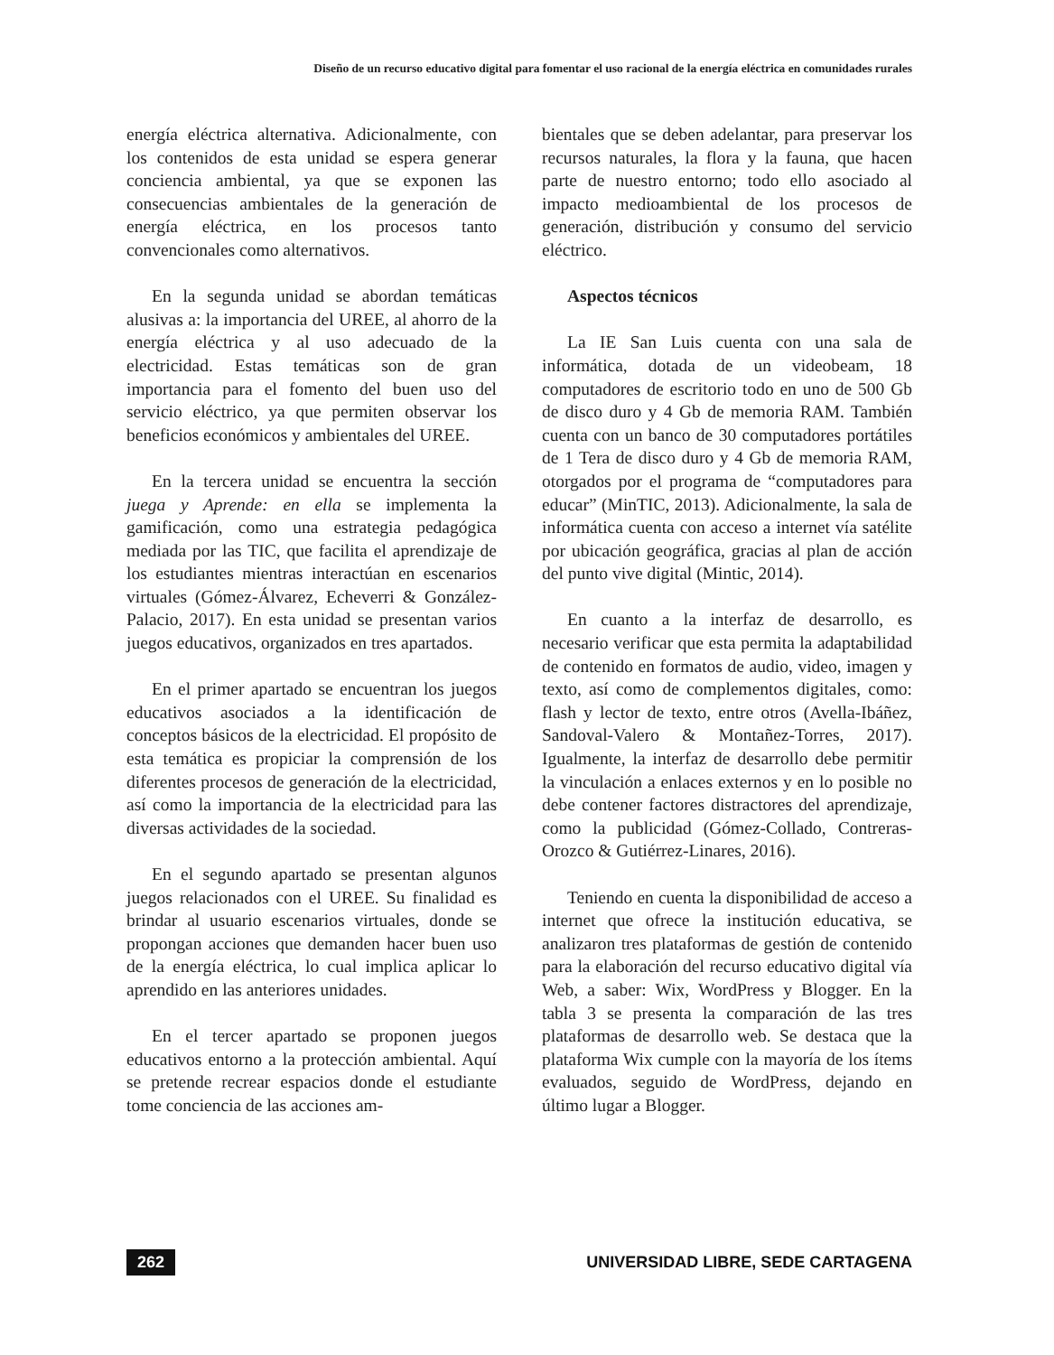Diseño de un recurso educativo digital para fomentar el uso racional de la energía eléctrica en comunidades rurales
energía eléctrica alternativa. Adicionalmente, con los contenidos de esta unidad se espera generar conciencia ambiental, ya que se exponen las consecuencias ambientales de la generación de energía eléctrica, en los procesos tanto convencionales como alternativos.
En la segunda unidad se abordan temáticas alusivas a: la importancia del UREE, al ahorro de la energía eléctrica y al uso adecuado de la electricidad. Estas temáticas son de gran importancia para el fomento del buen uso del servicio eléctrico, ya que permiten observar los beneficios económicos y ambientales del UREE.
En la tercera unidad se encuentra la sección juega y Aprende: en ella se implementa la gamificación, como una estrategia pedagógica mediada por las TIC, que facilita el aprendizaje de los estudiantes mientras interactúan en escenarios virtuales (Gómez-Álvarez, Echeverri & González-Palacio, 2017). En esta unidad se presentan varios juegos educativos, organizados en tres apartados.
En el primer apartado se encuentran los juegos educativos asociados a la identificación de conceptos básicos de la electricidad. El propósito de esta temática es propiciar la comprensión de los diferentes procesos de generación de la electricidad, así como la importancia de la electricidad para las diversas actividades de la sociedad.
En el segundo apartado se presentan algunos juegos relacionados con el UREE. Su finalidad es brindar al usuario escenarios virtuales, donde se propongan acciones que demanden hacer buen uso de la energía eléctrica, lo cual implica aplicar lo aprendido en las anteriores unidades.
En el tercer apartado se proponen juegos educativos entorno a la protección ambiental. Aquí se pretende recrear espacios donde el estudiante tome conciencia de las acciones am-
bientales que se deben adelantar, para preservar los recursos naturales, la flora y la fauna, que hacen parte de nuestro entorno; todo ello asociado al impacto medioambiental de los procesos de generación, distribución y consumo del servicio eléctrico.
Aspectos técnicos
La IE San Luis cuenta con una sala de informática, dotada de un videobeam, 18 computadores de escritorio todo en uno de 500 Gb de disco duro y 4 Gb de memoria RAM. También cuenta con un banco de 30 computadores portátiles de 1 Tera de disco duro y 4 Gb de memoria RAM, otorgados por el programa de “computadores para educar” (MinTIC, 2013). Adicionalmente, la sala de informática cuenta con acceso a internet vía satélite por ubicación geográfica, gracias al plan de acción del punto vive digital (Mintic, 2014).
En cuanto a la interfaz de desarrollo, es necesario verificar que esta permita la adaptabilidad de contenido en formatos de audio, video, imagen y texto, así como de complementos digitales, como: flash y lector de texto, entre otros (Avella-Ibáñez, Sandoval-Valero & Montañez-Torres, 2017). Igualmente, la interfaz de desarrollo debe permitir la vinculación a enlaces externos y en lo posible no debe contener factores distractores del aprendizaje, como la publicidad (Gómez-Collado, Contreras-Orozco & Gutiérrez-Linares, 2016).
Teniendo en cuenta la disponibilidad de acceso a internet que ofrece la institución educativa, se analizaron tres plataformas de gestión de contenido para la elaboración del recurso educativo digital vía Web, a saber: Wix, WordPress y Blogger. En la tabla 3 se presenta la comparación de las tres plataformas de desarrollo web. Se destaca que la plataforma Wix cumple con la mayoría de los ítems evaluados, seguido de WordPress, dejando en último lugar a Blogger.
262 UNIVERSIDAD LIBRE, SEDE CARTAGENA